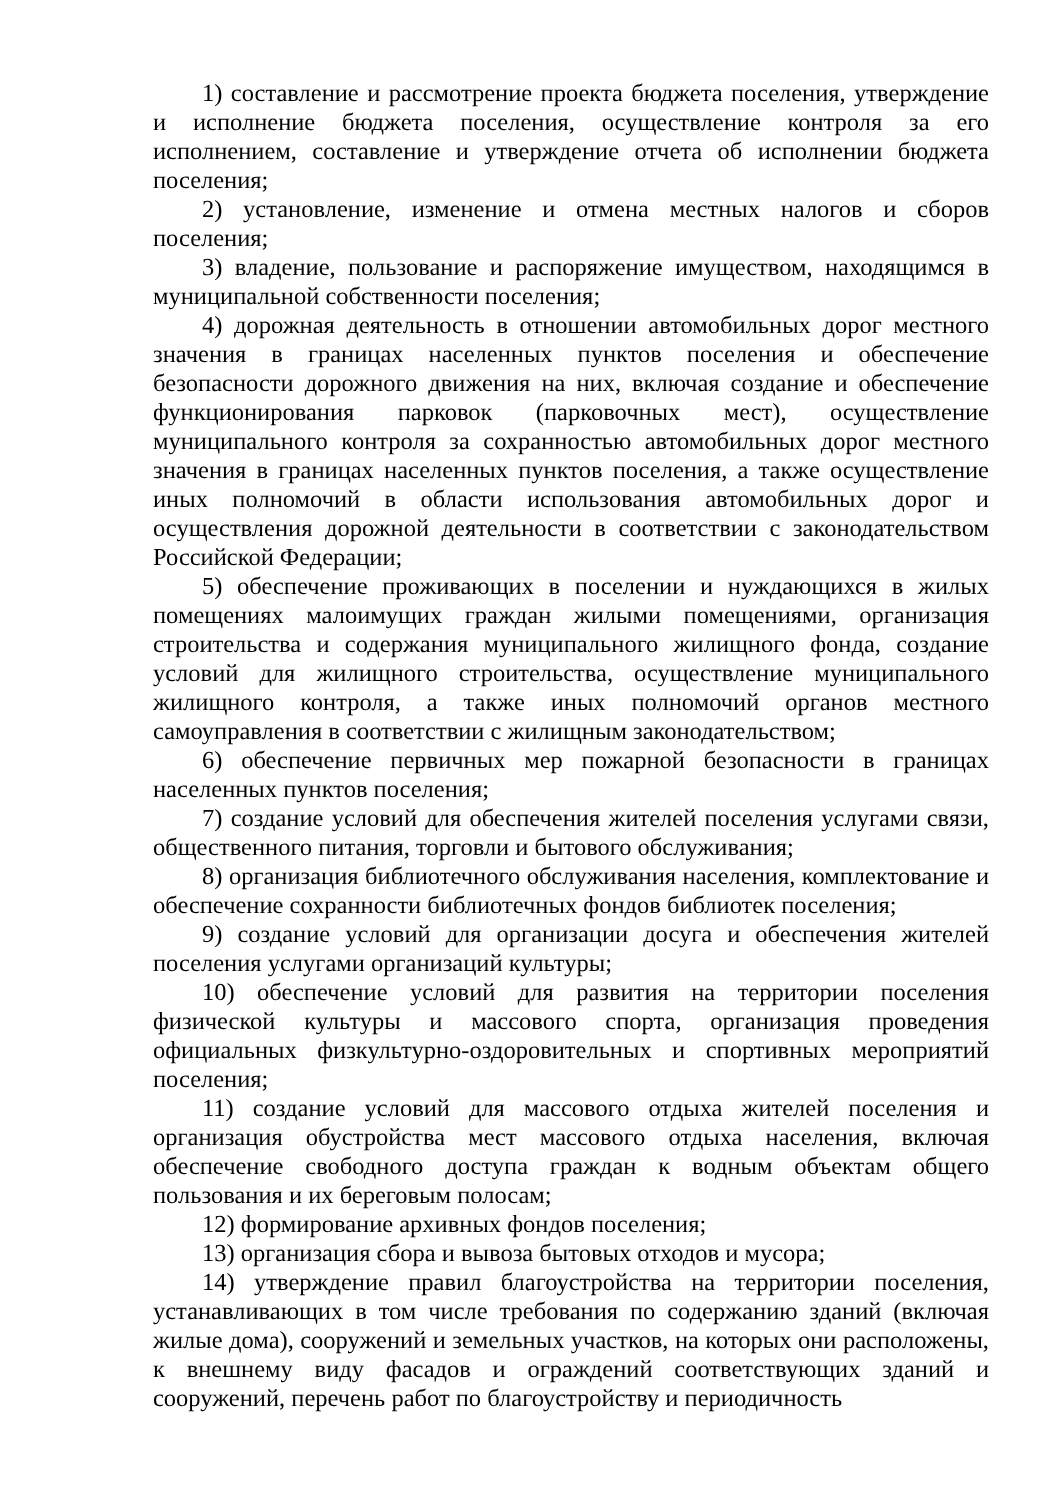1) составление и рассмотрение проекта бюджета поселения, утверждение и исполнение бюджета поселения, осуществление контроля за его исполнением, составление и утверждение отчета об исполнении бюджета поселения;
2) установление, изменение и отмена местных налогов и сборов поселения;
3) владение, пользование и распоряжение имуществом, находящимся в муниципальной собственности поселения;
4) дорожная деятельность в отношении автомобильных дорог местного значения в границах населенных пунктов поселения и обеспечение безопасности дорожного движения на них, включая создание и обеспечение функционирования парковок (парковочных мест), осуществление муниципального контроля за сохранностью автомобильных дорог местного значения в границах населенных пунктов поселения, а также осуществление иных полномочий в области использования автомобильных дорог и осуществления дорожной деятельности в соответствии с законодательством Российской Федерации;
5) обеспечение проживающих в поселении и нуждающихся в жилых помещениях малоимущих граждан жилыми помещениями, организация строительства и содержания муниципального жилищного фонда, создание условий для жилищного строительства, осуществление муниципального жилищного контроля, а также иных полномочий органов местного самоуправления в соответствии с жилищным законодательством;
6) обеспечение первичных мер пожарной безопасности в границах населенных пунктов поселения;
7) создание условий для обеспечения жителей поселения услугами связи, общественного питания, торговли и бытового обслуживания;
8) организация библиотечного обслуживания населения, комплектование и обеспечение сохранности библиотечных фондов библиотек поселения;
9) создание условий для организации досуга и обеспечения жителей поселения услугами организаций культуры;
10) обеспечение условий для развития на территории поселения физической культуры и массового спорта, организация проведения официальных физкультурно-оздоровительных и спортивных мероприятий поселения;
11) создание условий для массового отдыха жителей поселения и организация обустройства мест массового отдыха населения, включая обеспечение свободного доступа граждан к водным объектам общего пользования и их береговым полосам;
12) формирование архивных фондов поселения;
13) организация сбора и вывоза бытовых отходов и мусора;
14) утверждение правил благоустройства на территории поселения, устанавливающих в том числе требования по содержанию зданий (включая жилые дома), сооружений и земельных участков, на которых они расположены, к внешнему виду фасадов и ограждений соответствующих зданий и сооружений, перечень работ по благоустройству и периодичность